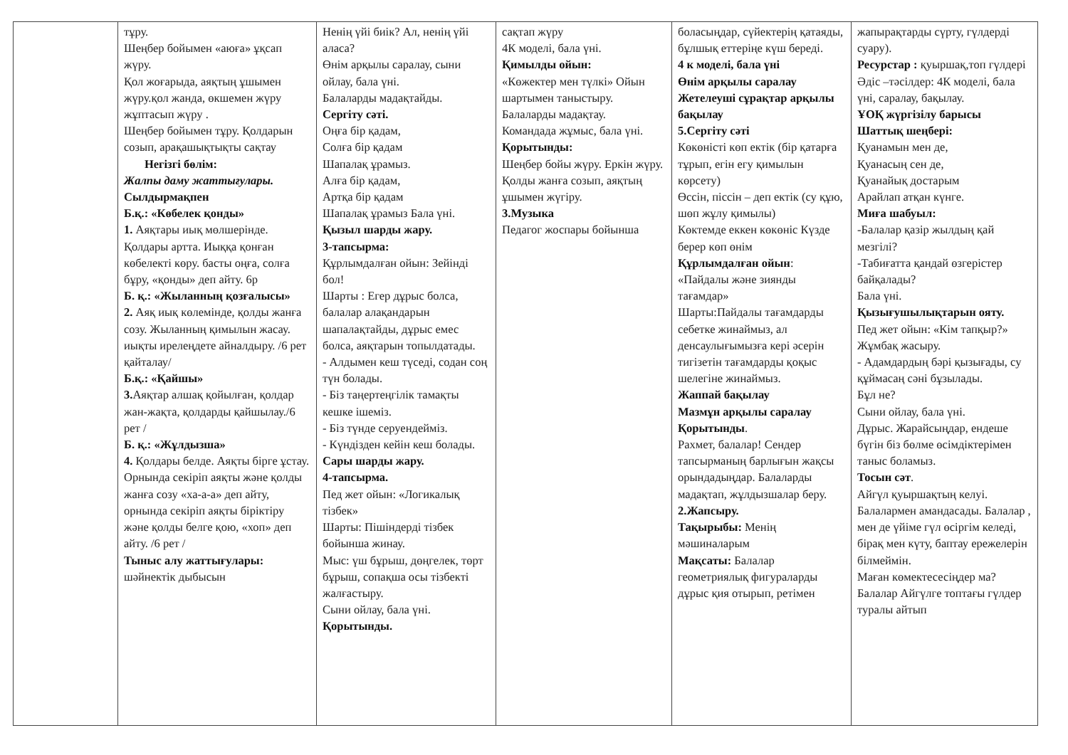| | тұру. Шеңбер бойымен «аюға» ұқсап жүру. Қол жоғарыда, аяқтың ұшымен жүру.қол жанда, өкшемен жүру жұптасып жүру . Шеңбер бойымен тұру. Қолдарын созып, арақашықтықты сақтау Негізгі бөлім: Жалпы даму жаттығулары. Сылдырмақпен Б.қ.: «Көбелек қонды» 1. Аяқтары иық мөлшерінде. Қолдары артта. Иыққа қонған көбелекті көру. басты оңға, солға бұру, «қонды» деп айту. 6р Б. қ.: «Жыланның қозғалысы» 2. Аяқ иық көлемінде, қолды жанға созу. Жыланның қимылын жасау. иықты ирелеңдете айналдыру. /6 рет қайталау/ Б.қ.: «Қайшы» 3. Аяқтар алшақ қойылған, қолдар жан-жақта, қолдарды қайшылау./6 рет / Б. қ.: «Жұлдызша» 4. Қолдары белде. Аяқты бірге ұстау. Орнында секіріп аяқты және қолды жанға созу «ха-а-а» деп айту, орнында секіріп аяқты біріктіру және қолды белге қою, «хоп» деп айту. /6 рет / Тыныс алу жаттығулары: шәйнектік дыбысын | Ненің үйі биік? Ал, ненің үйі аласа? Өнім арқылы саралау, сыни ойлау, бала үні. Балаларды мадақтайды. Сергіту сәті. Оңға бір қадам, Солға бір қадам Шапалақ ұрамыз. Алға бір қадам, Артқа бір қадам Шапалақ ұрамыз Бала үні. Қызыл шарды жару. 3-тапсырма: Құрлымдалған ойын: Зейінді бол! Шарты : Егер дұрыс болса, балалар алақандарын шапалақтайды, дұрыс емес болса, аяқтарын топылдатады. - Алдымен кеш түседі, содан соң түн болады. - Біз таңертеңгілік тамақты кешке ішеміз. - Біз түнде серуендейміз. - Күндізден кейін кеш болады. Сары шарды жару. 4-тапсырма. Пед жет ойын: «Логикалық тізбек» Шарты: Пішіндерді тізбек бойынша жинау. Мыс: үш бұрыш, дөңгелек, төрт бұрыш, сопақша осы тізбекті жалғастыру. Сыни ойлау, бала үні. Қорытынды. | сақтап жүру 4К моделі, бала үні. Қимылды ойын: «Көжектер мен түлкі» Ойын шартымен таныстыру. Балаларды мадақтау. Командада жұмыс, бала үні. Қорытынды: Шеңбер бойы жүру. Еркін жүру. Қолды жанға созып, аяқтың ұшымен жүгіру. 3.Музыка Педагог жоспары бойынша | боласыңдар, сүйектерің қатаяды, бұлшық еттеріңе күш береді. 4 к моделі, бала үні Өнім арқылы саралау Жетелеуші сұрақтар арқылы бақылау 5.Сергіту сәті Көкөністі көп ектік (бір қатарға тұрып, егін егу қимылын көрсету) Өссін, піссін – деп ектік (су құю, шөп жұлу қимылы) Көктемде еккен көкөніс Күзде берер көп өнім Құрлымдалған ойын : «Пайдалы және зиянды тағамдар» Шарты:Пайдалы тағамдарды себетке жинаймыз, ал денсаулығымызға кері әсерін тигізетін тағамдарды қоқыс шелегіне жинаймыз. Жаппай бақылау Мазмұн арқылы саралау Қорытынды . Рахмет, балалар! Сендер тапсырманың барлығын жақсы орындадыңдар. Балаларды мадақтап, жұлдызшалар беру. 2.Жапсыру. Тақырыбы: Менің мәшиналарым Мақсаты: Балалар геометриялық фигураларды дұрыс қия отырып, ретімен | жапырақтарды сүрту, гүлдерді суару). Ресурстар : қуыршақ,топ гүлдері Әдіс –тәсілдер: 4К моделі, бала үні, саралау, бақылау. ҰОҚ жүргізілу барысы Шаттық шеңбері: Қуанамын мен де, Қуанасың сен де, Қуанайық достарым Арайлап атқан күнге. Миға шабуыл: -Балалар қазір жылдың қай мезгілі? -Табиғатта қандай өзгерістер байқалады? Бала үні. Қызығушылықтарын ояту. Пед жет ойын: «Кім тапқыр?» Жұмбақ жасыру. - Адамдардың бәрі қызығады, су құймасаң сәні бұзылады. Бұл не? Сыни ойлау, бала үні. Дұрыс. Жарайсыңдар, ендеше бүгін біз бөлме өсімдіктерімен таныс боламыз. Тосын сәт . Айгүл қуыршақтың келуі. Балалармен амандасады. Балалар , мен де үйіме гүл өсіргім келеді, бірақ мен күту, баптау ережелерін білмеймін. Маған көмектесесіңдер ма? Балалар Айгүлге топтағы гүлдер туралы айтып |